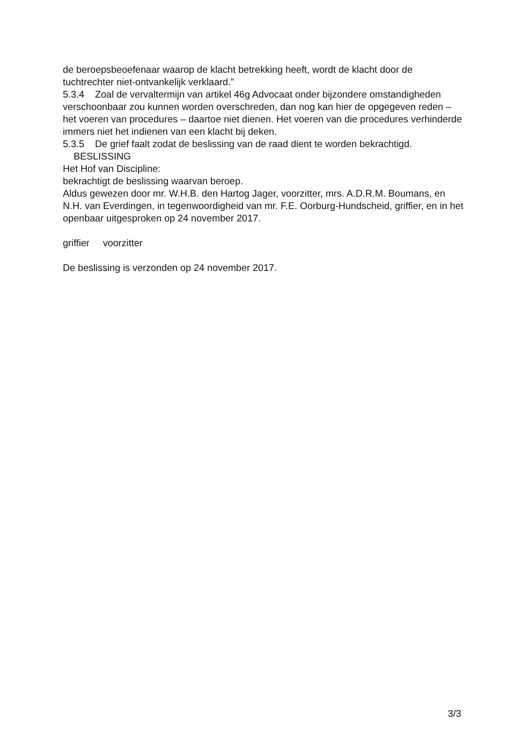de beroepsbeoefenaar waarop de klacht betrekking heeft, wordt de klacht door de tuchtrechter niet-ontvankelijk verklaard.”
5.3.4 Zoal de vervaltermijn van artikel 46g Advocaat onder bijzondere omstandigheden verschoonbaar zou kunnen worden overschreden, dan nog kan hier de opgegeven reden – het voeren van procedures – daartoe niet dienen. Het voeren van die procedures verhinderde immers niet het indienen van een klacht bij deken.
5.3.5 De grief faalt zodat de beslissing van de raad dient te worden bekrachtigd.
BESLISSING
Het Hof van Discipline:
bekrachtigt de beslissing waarvan beroep.
Aldus gewezen door mr. W.H.B. den Hartog Jager, voorzitter, mrs. A.D.R.M. Boumans, en N.H. van Everdingen, in tegenwoordigheid van mr. F.E. Oorburg-Hundscheid, griffier, en in het openbaar uitgesproken op 24 november 2017.
griffier voorzitter
De beslissing is verzonden op 24 november 2017.
3/3